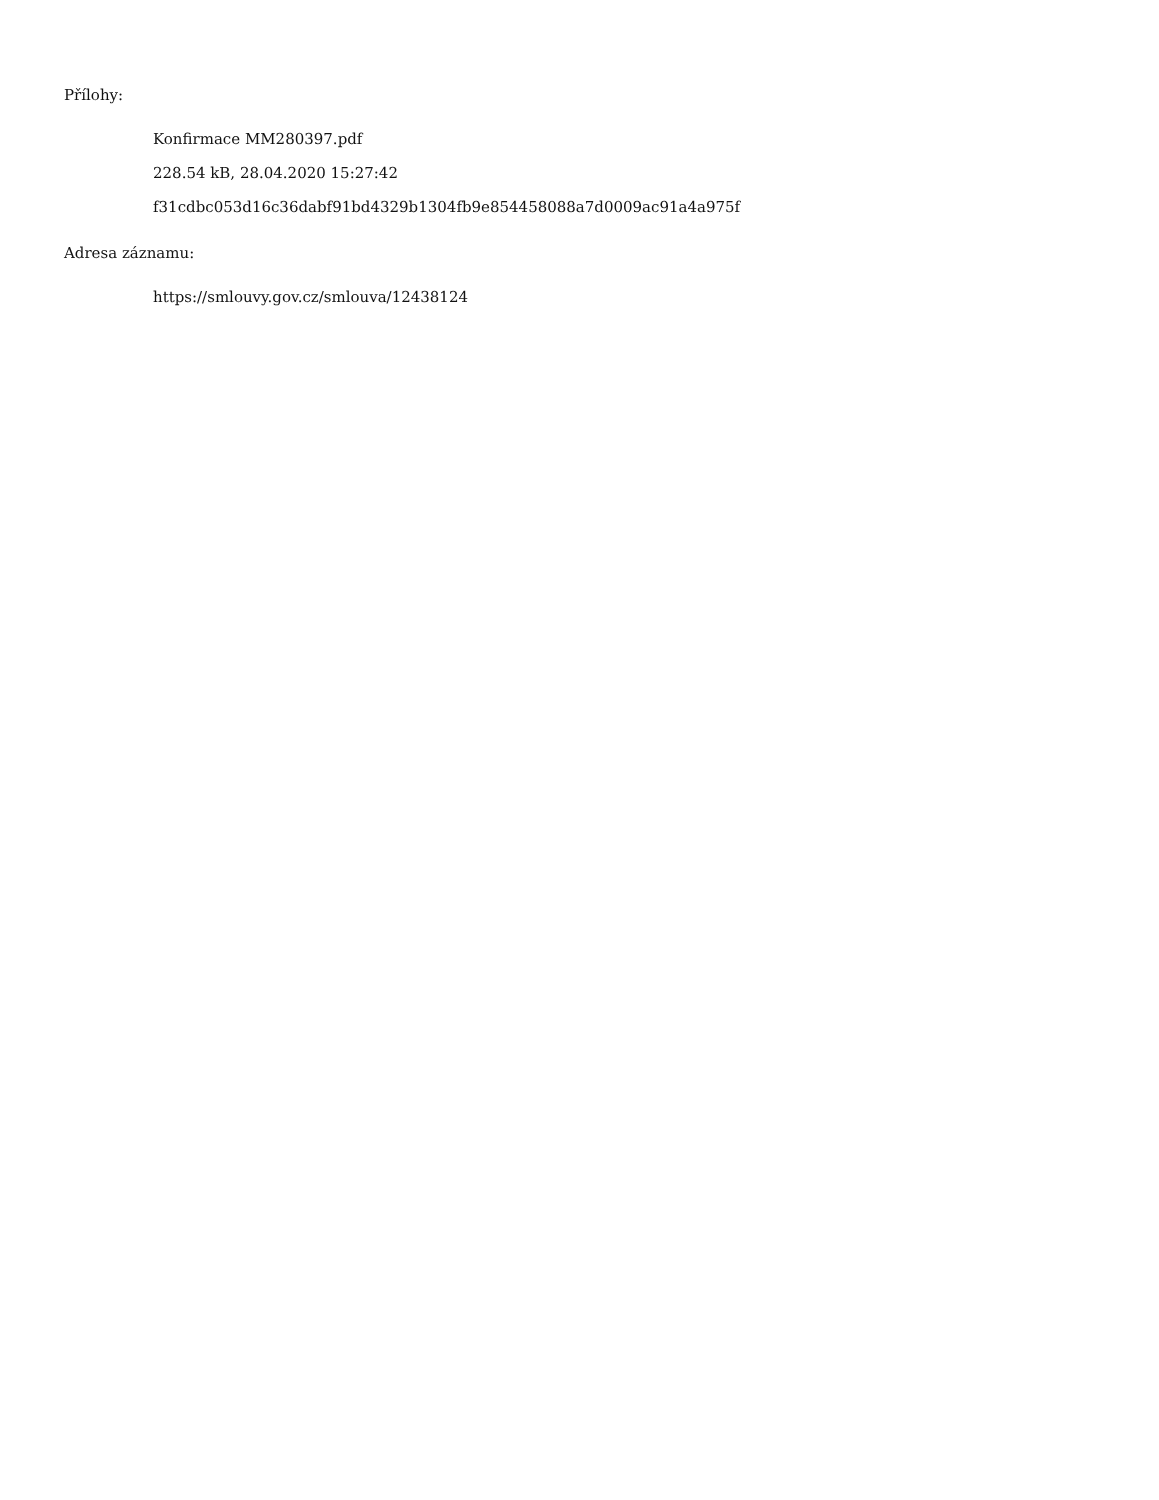Přílohy:
Konfirmace MM280397.pdf
228.54 kB, 28.04.2020 15:27:42
f31cdbc053d16c36dabf91bd4329b1304fb9e854458088a7d0009ac91a4a975f
Adresa záznamu:
https://smlouvy.gov.cz/smlouva/12438124